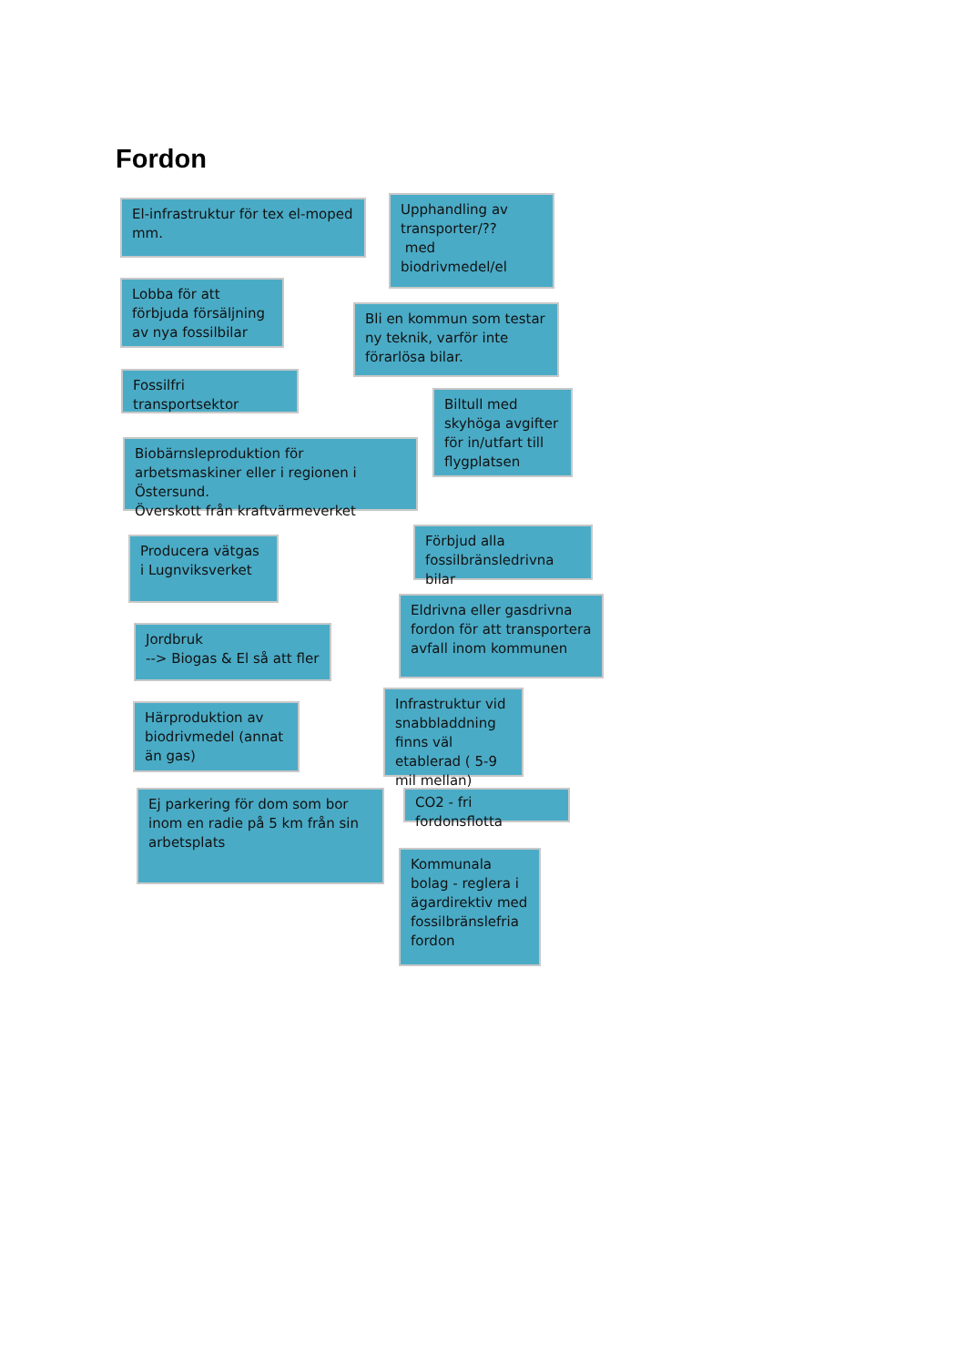Fordon
El-infrastruktur för tex el-moped mm.
Lobba för att förbjuda försäljning av nya fossilbilar
Fossilfri transportsektor
Biobärnsleproduktion för arbetsmaskiner eller i regionen i Östersund.
Överskott från kraftvärmeverket
Producera vätgas i Lugnviksverket
Jordbruk
--> Biogas & El så att fler
Härproduktion av biodrivmedel (annat än gas)
Ej parkering för dom som bor inom en radie på 5 km från sin arbetsplats
Upphandling av transporter/??
med biodrivmedel/el
Bli en kommun som testar ny teknik, varför inte förarlösa bilar.
Biltull med skyhöga avgifter för in/utfart till flygplatsen
Förbjud alla fossilbränsledrivna bilar
Eldrivna eller gasdrivna fordon för att transportera avfall inom kommunen
Infrastruktur vid snabbladdning finns väl etablerad ( 5-9 mil mellan)
CO2 - fri fordonsflotta
Kommunala bolag - reglera i ägardirektiv med fossilbränslefria fordon